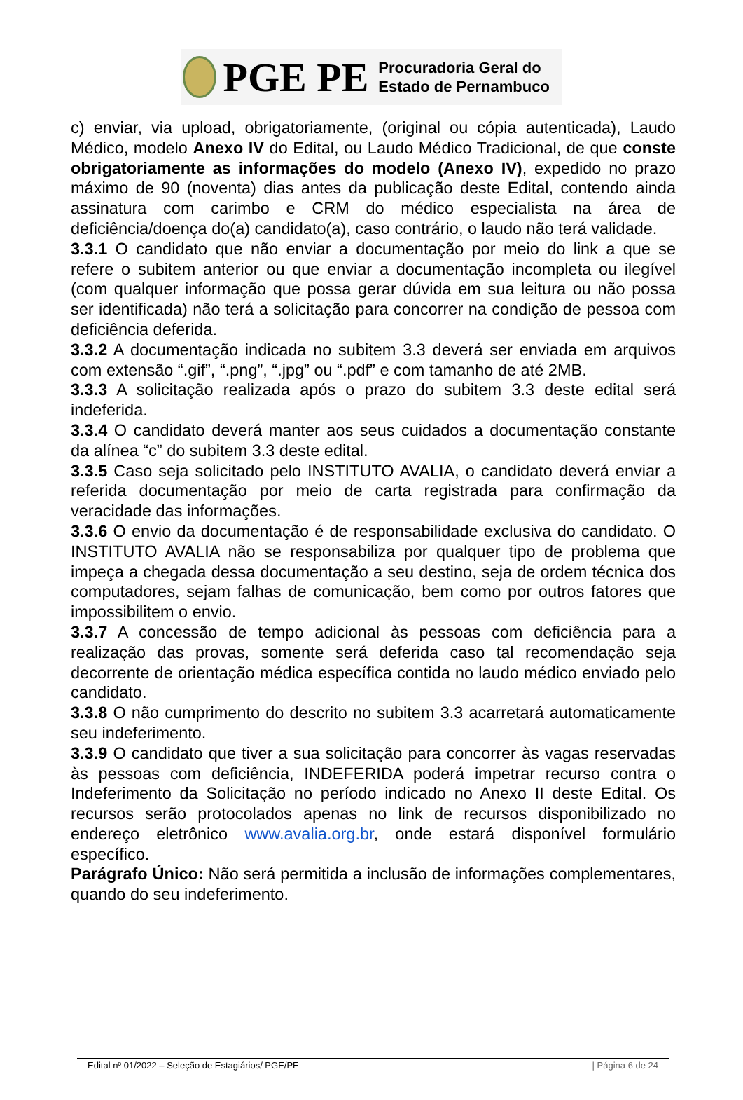PGE PE
Procuradoria Geral do
Estado de Pernambuco
c) enviar, via upload, obrigatoriamente, (original ou cópia autenticada), Laudo Médico, modelo Anexo IV do Edital, ou Laudo Médico Tradicional, de que conste obrigatoriamente as informações do modelo (Anexo IV), expedido no prazo máximo de 90 (noventa) dias antes da publicação deste Edital, contendo ainda assinatura com carimbo e CRM do médico especialista na área de deficiência/doença do(a) candidato(a), caso contrário, o laudo não terá validade.
3.3.1 O candidato que não enviar a documentação por meio do link a que se refere o subitem anterior ou que enviar a documentação incompleta ou ilegível (com qualquer informação que possa gerar dúvida em sua leitura ou não possa ser identificada) não terá a solicitação para concorrer na condição de pessoa com deficiência deferida.
3.3.2 A documentação indicada no subitem 3.3 deverá ser enviada em arquivos com extensão “.gif”, “.png”, “.jpg” ou “.pdf” e com tamanho de até 2MB.
3.3.3 A solicitação realizada após o prazo do subitem 3.3 deste edital será indeferida.
3.3.4 O candidato deverá manter aos seus cuidados a documentação constante da alínea “c” do subitem 3.3 deste edital.
3.3.5 Caso seja solicitado pelo INSTITUTO AVALIA, o candidato deverá enviar a referida documentação por meio de carta registrada para confirmação da veracidade das informações.
3.3.6 O envio da documentação é de responsabilidade exclusiva do candidato. O INSTITUTO AVALIA não se responsabiliza por qualquer tipo de problema que impeça a chegada dessa documentação a seu destino, seja de ordem técnica dos computadores, sejam falhas de comunicação, bem como por outros fatores que impossibilitem o envio.
3.3.7 A concessão de tempo adicional às pessoas com deficiência para a realização das provas, somente será deferida caso tal recomendação seja decorrente de orientação médica específica contida no laudo médico enviado pelo candidato.
3.3.8 O não cumprimento do descrito no subitem 3.3 acarretará automaticamente seu indeferimento.
3.3.9 O candidato que tiver a sua solicitação para concorrer às vagas reservadas às pessoas com deficiência, INDEFERIDA poderá impetrar recurso contra o Indeferimento da Solicitação no período indicado no Anexo II deste Edital. Os recursos serão protocolados apenas no link de recursos disponibilizado no endereço eletrônico www.avalia.org.br, onde estará disponível formulário específico.
Parágrafo Único: Não será permitida a inclusão de informações complementares, quando do seu indeferimento.
Edital nº 01/2022 – Seleção de Estagiários/ PGE/PE | Página 6 de 24